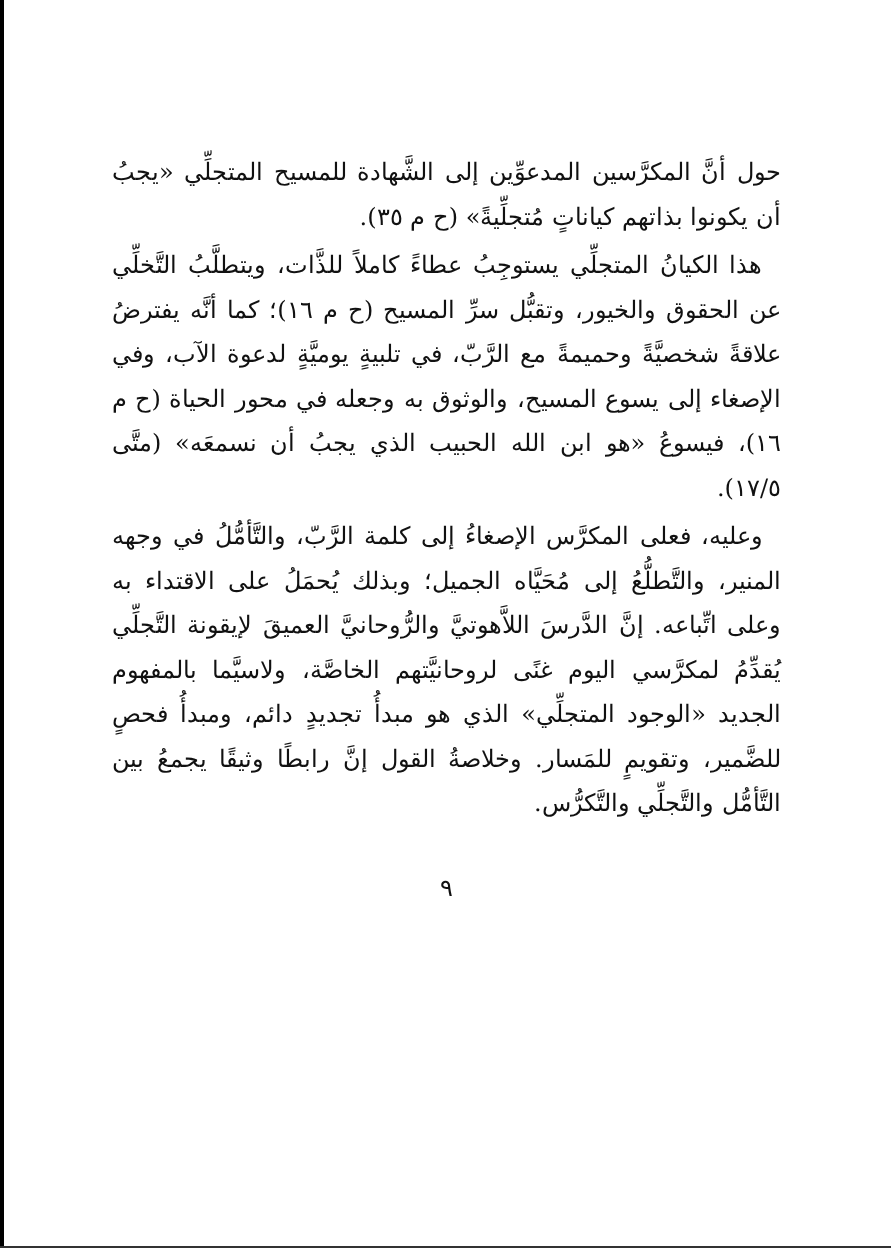حول أنَّ المكرَّسين المدعوِّين إلى الشَّهادة للمسيح المتجلِّي «يجبُ أن يكونوا بذاتهم كياناتٍ مُتجلِّيةً» (ح م ٣٥).
هذا الكيانُ المتجلِّي يستوجِبُ عطاءً كاملاً للذَّات، ويتطلَّبُ التَّخلِّي عن الحقوق والخيور، وتقبُّل سرِّ المسيح (ح م ١٦)؛ كما أنَّه يفترضُ علاقةً شخصيَّةً وحميمةً مع الرَّبّ، في تلبيةٍ يوميَّةٍ لدعوة الآب، وفي الإصغاء إلى يسوع المسيح، والوثوق به وجعله في محور الحياة (ح م ١٦)، فيسوعُ «هو ابن الله الحبيب الذي يجبُ أن نسمعَه» (متَّى ١٧/٥).
وعليه، فعلى المكرَّس الإصغاءُ إلى كلمة الرَّبّ، والتَّأمُّلُ في وجهه المنير، والتَّطلُّعُ إلى مُحَيَّاه الجميل؛ وبذلك يُحمَلُ على الاقتداء به وعلى اتِّباعه. إنَّ الدَّرسَ اللاَّهوتيَّ والرُّوحانيَّ العميقَ لإيقونة التَّجلِّي يُقدِّمُ لمكرَّسي اليوم غنًى لروحانيَّتهم الخاصَّة، ولاسيَّما بالمفهوم الجديد «الوجود المتجلِّي» الذي هو مبدأُ تجديدٍ دائم، ومبدأُ فحصٍ للضَّمير، وتقويمٍ للمَسار. وخلاصةُ القول إنَّ رابطًا وثيقًا يجمعُ بين التَّأمُّل والتَّجلِّي والتَّكرُّس.
٩